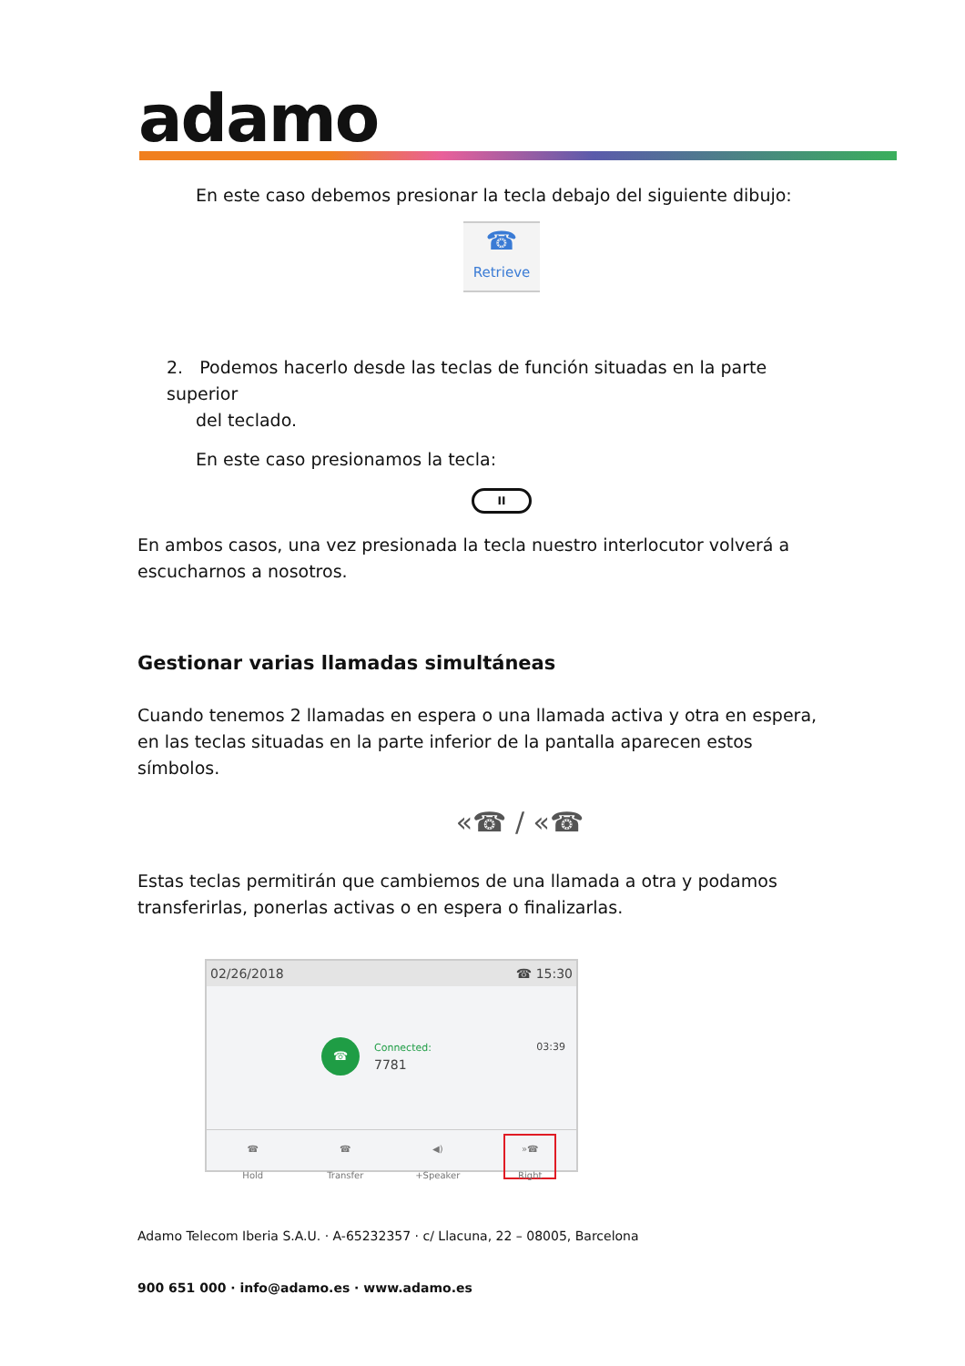adamo
En este caso debemos presionar la tecla debajo del siguiente dibujo:
☎
Retrieve
2. Podemos hacerlo desde las teclas de función situadas en la parte superior
del teclado.
En este caso presionamos la tecla:
II
En ambos casos, una vez presionada la tecla nuestro interlocutor volverá a escucharnos a nosotros.
Gestionar varias llamadas simultáneas
Cuando tenemos 2 llamadas en espera o una llamada activa y otra en espera, en las teclas situadas en la parte inferior de la pantalla aparecen estos símbolos.
«☎ / «☎
Estas teclas permitirán que cambiemos de una llamada a otra y podamos transferirlas, ponerlas activas o en espera o finalizarlas.
02/26/2018 ☎ 15:30
☎
Connected: 03:39
7781
☎
Hold
☎
Transfer
◀)
+Speaker
»☎
Right
Adamo Telecom Iberia S.A.U. · A-65232357 · c/ Llacuna, 22 – 08005, Barcelona
900 651 000 · info@adamo.es · www.adamo.es